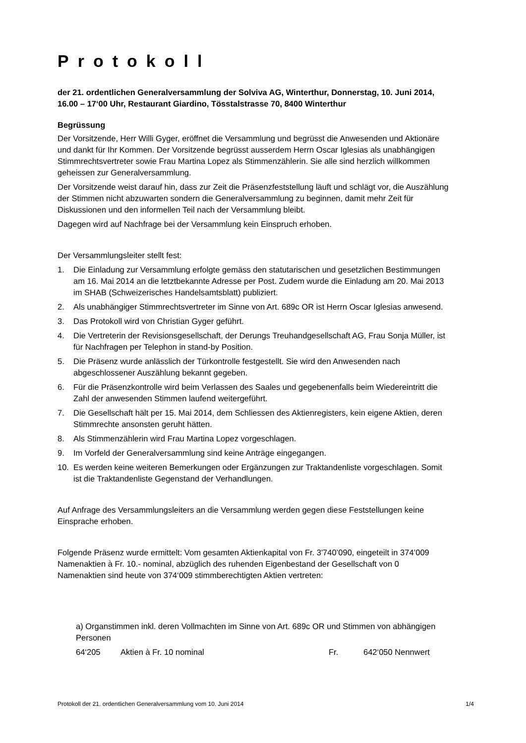Protokoll
der 21. ordentlichen Generalversammlung der Solviva AG, Winterthur, Donnerstag, 10. Juni 2014, 16.00 – 17‘00 Uhr, Restaurant Giardino, Tösstalstrasse 70, 8400 Winterthur
Begrüssung
Der Vorsitzende, Herr Willi Gyger, eröffnet die Versammlung und begrüsst die Anwesenden und Aktionäre und dankt für Ihr Kommen. Der Vorsitzende begrüsst ausserdem Herrn Oscar Iglesias als unabhängigen Stimmrechtsvertreter sowie Frau Martina Lopez als Stimmenzählerin. Sie alle sind herzlich willkommen geheissen zur Generalversammlung.
Der Vorsitzende weist darauf hin, dass zur Zeit die Präsenzfeststellung läuft und schlägt vor, die Auszählung der Stimmen nicht abzuwarten sondern die Generalversammlung zu beginnen, damit mehr Zeit für Diskussionen und den informellen Teil nach der Versammlung bleibt.
Dagegen wird auf Nachfrage bei der Versammlung kein Einspruch erhoben.
Der Versammlungsleiter stellt fest:
1. Die Einladung zur Versammlung erfolgte gemäss den statutarischen und gesetzlichen Bestimmungen am 16. Mai 2014 an die letztbekannte Adresse per Post. Zudem wurde die Einladung am 20. Mai 2013 im SHAB (Schweizerisches Handelsamtsblatt) publiziert.
2. Als unabhängiger Stimmrechtsvertreter im Sinne von Art. 689c OR ist Herrn Oscar Iglesias anwesend.
3. Das Protokoll wird von Christian Gyger geführt.
4. Die Vertreterin der Revisionsgesellschaft, der Derungs Treuhandgesellschaft AG, Frau Sonja Müller, ist für Nachfragen per Telephon in stand-by Position.
5. Die Präsenz wurde anlässlich der Türkontrolle festgestellt. Sie wird den Anwesenden nach abgeschlossener Auszählung bekannt gegeben.
6. Für die Präsenzkontrolle wird beim Verlassen des Saales und gegebenenfalls beim Wiedereintritt die Zahl der anwesenden Stimmen laufend weitergeführt.
7. Die Gesellschaft hält per 15. Mai 2014, dem Schliessen des Aktienregisters, kein eigene Aktien, deren Stimmrechte ansonsten geruht hätten.
8. Als Stimmenzählerin wird Frau Martina Lopez vorgeschlagen.
9. Im Vorfeld der Generalversammlung sind keine Anträge eingegangen.
10. Es werden keine weiteren Bemerkungen oder Ergänzungen zur Traktandenliste vorgeschlagen. Somit ist die Traktandenliste Gegenstand der Verhandlungen.
Auf Anfrage des Versammlungsleiters an die Versammlung werden gegen diese Feststellungen keine Einsprache erhoben.
Folgende Präsenz wurde ermittelt: Vom gesamten Aktienkapital von Fr. 3'740’090, eingeteilt in 374’009 Namenaktien à Fr. 10.- nominal, abzüglich des ruhenden Eigenbestand der Gesellschaft von 0 Namenaktien sind heute von 374‘009 stimmberechtigten Aktien vertreten:
a) Organstimmen inkl. deren Vollmachten im Sinne von Art. 689c OR und Stimmen von abhängigen Personen
64‘205 Aktien à Fr. 10 nominal Fr. 642‘050 Nennwert
Protokoll der 21. ordentlichen Generalversammlung vom 10. Juni 2014 1/4